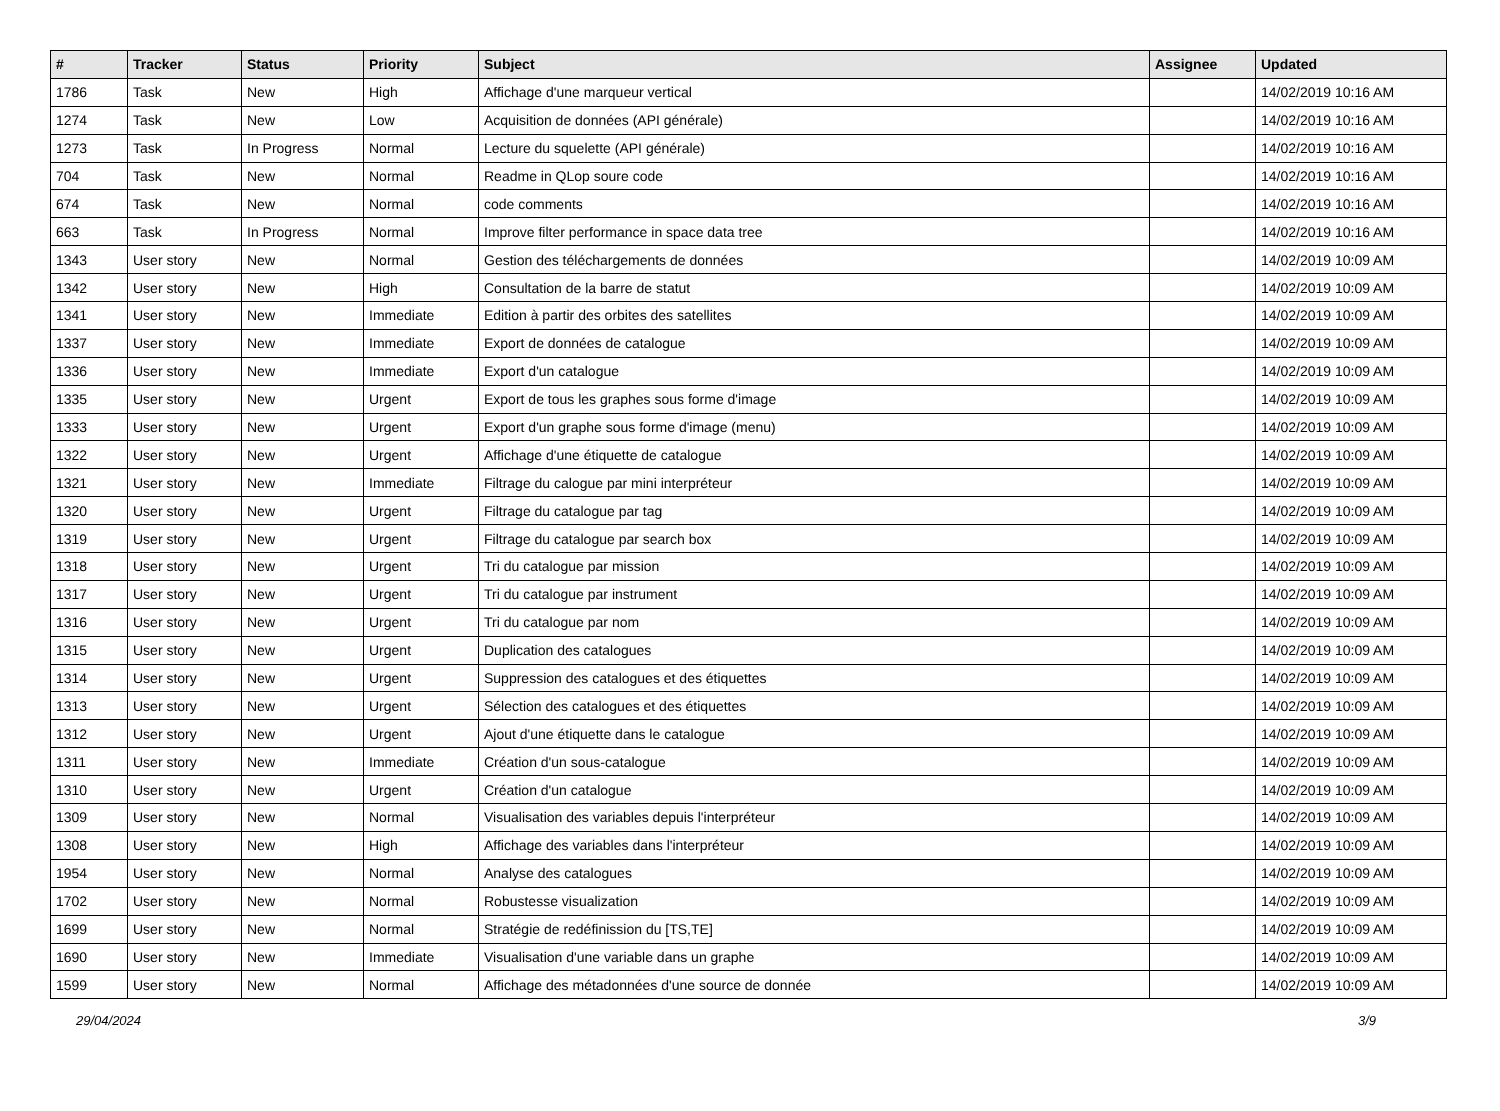| # | Tracker | Status | Priority | Subject | Assignee | Updated |
| --- | --- | --- | --- | --- | --- | --- |
| 1786 | Task | New | High | Affichage d'une marqueur vertical | | 14/02/2019 10:16 AM |
| 1274 | Task | New | Low | Acquisition de données (API générale) | | 14/02/2019 10:16 AM |
| 1273 | Task | In Progress | Normal | Lecture du squelette (API générale) | | 14/02/2019 10:16 AM |
| 704 | Task | New | Normal | Readme in QLop soure code | | 14/02/2019 10:16 AM |
| 674 | Task | New | Normal | code comments | | 14/02/2019 10:16 AM |
| 663 | Task | In Progress | Normal | Improve filter performance in space data tree | | 14/02/2019 10:16 AM |
| 1343 | User story | New | Normal | Gestion des téléchargements de données | | 14/02/2019 10:09 AM |
| 1342 | User story | New | High | Consultation de la barre de statut | | 14/02/2019 10:09 AM |
| 1341 | User story | New | Immediate | Edition à partir des orbites des satellites | | 14/02/2019 10:09 AM |
| 1337 | User story | New | Immediate | Export de données de catalogue | | 14/02/2019 10:09 AM |
| 1336 | User story | New | Immediate | Export d'un catalogue | | 14/02/2019 10:09 AM |
| 1335 | User story | New | Urgent | Export de tous les graphes sous forme d'image | | 14/02/2019 10:09 AM |
| 1333 | User story | New | Urgent | Export d'un graphe sous forme d'image (menu) | | 14/02/2019 10:09 AM |
| 1322 | User story | New | Urgent | Affichage d'une étiquette de catalogue | | 14/02/2019 10:09 AM |
| 1321 | User story | New | Immediate | Filtrage du calogue par mini interpréteur | | 14/02/2019 10:09 AM |
| 1320 | User story | New | Urgent | Filtrage du catalogue par tag | | 14/02/2019 10:09 AM |
| 1319 | User story | New | Urgent | Filtrage du catalogue par search box | | 14/02/2019 10:09 AM |
| 1318 | User story | New | Urgent | Tri du catalogue par mission | | 14/02/2019 10:09 AM |
| 1317 | User story | New | Urgent | Tri du catalogue par instrument | | 14/02/2019 10:09 AM |
| 1316 | User story | New | Urgent | Tri du catalogue par nom | | 14/02/2019 10:09 AM |
| 1315 | User story | New | Urgent | Duplication des catalogues | | 14/02/2019 10:09 AM |
| 1314 | User story | New | Urgent | Suppression des catalogues et des étiquettes | | 14/02/2019 10:09 AM |
| 1313 | User story | New | Urgent | Sélection des catalogues et des étiquettes | | 14/02/2019 10:09 AM |
| 1312 | User story | New | Urgent | Ajout d'une étiquette dans le catalogue | | 14/02/2019 10:09 AM |
| 1311 | User story | New | Immediate | Création d'un sous-catalogue | | 14/02/2019 10:09 AM |
| 1310 | User story | New | Urgent | Création d'un catalogue | | 14/02/2019 10:09 AM |
| 1309 | User story | New | Normal | Visualisation des variables depuis l'interpréteur | | 14/02/2019 10:09 AM |
| 1308 | User story | New | High | Affichage des variables dans l'interpréteur | | 14/02/2019 10:09 AM |
| 1954 | User story | New | Normal | Analyse des catalogues | | 14/02/2019 10:09 AM |
| 1702 | User story | New | Normal | Robustesse visualization | | 14/02/2019 10:09 AM |
| 1699 | User story | New | Normal | Stratégie de redéfinission du [TS,TE] | | 14/02/2019 10:09 AM |
| 1690 | User story | New | Immediate | Visualisation d'une variable dans un graphe | | 14/02/2019 10:09 AM |
| 1599 | User story | New | Normal | Affichage des métadonnées d'une source de donnée | | 14/02/2019 10:09 AM |
29/04/2024 3/9